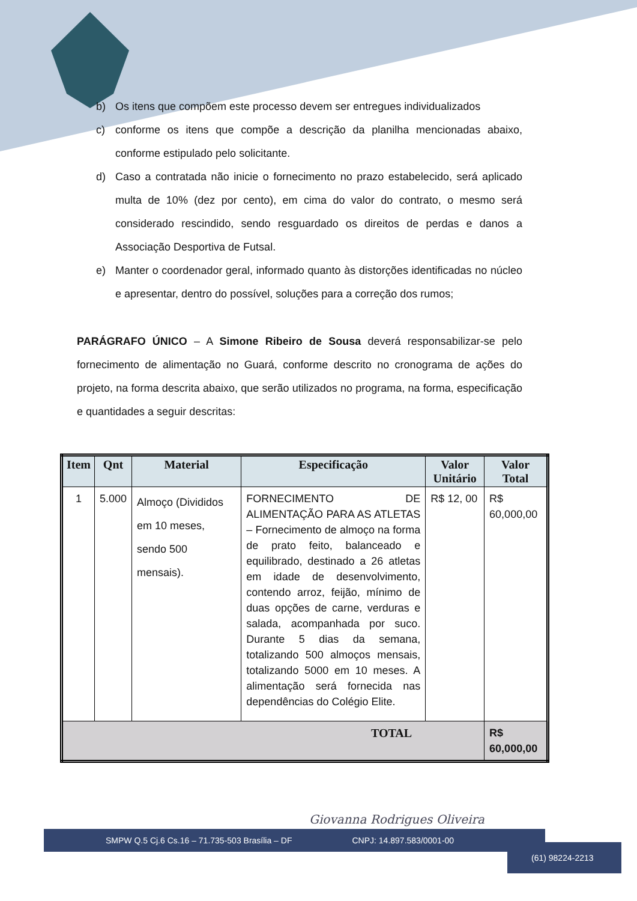b) Os itens que compõem este processo devem ser entregues individualizados
c) conforme os itens que compõe a descrição da planilha mencionadas abaixo, conforme estipulado pelo solicitante.
d) Caso a contratada não inicie o fornecimento no prazo estabelecido, será aplicado multa de 10% (dez por cento), em cima do valor do contrato, o mesmo será considerado rescindido, sendo resguardado os direitos de perdas e danos a Associação Desportiva de Futsal.
e) Manter o coordenador geral, informado quanto às distorções identificadas no núcleo e apresentar, dentro do possível, soluções para a correção dos rumos;
PARÁGRAFO ÚNICO – A Simone Ribeiro de Sousa deverá responsabilizar-se pelo fornecimento de alimentação no Guará, conforme descrito no cronograma de ações do projeto, na forma descrita abaixo, que serão utilizados no programa, na forma, especificação e quantidades a seguir descritas:
| Item | Qnt | Material | Especificação | Valor Unitário | Valor Total |
| --- | --- | --- | --- | --- | --- |
| 1 | 5.000 | Almoço (Divididos em 10 meses, sendo 500 mensais). | FORNECIMENTO DE ALIMENTAÇÃO PARA AS ATLETAS – Fornecimento de almoço na forma de prato feito, balanceado e equilibrado, destinado a 26 atletas em idade de desenvolvimento, contendo arroz, feijão, mínimo de duas opções de carne, verduras e salada, acompanhada por suco. Durante 5 dias da semana, totalizando 500 almoços mensais, totalizando 5000 em 10 meses. A alimentação será fornecida nas dependências do Colégio Elite. | R$ 12, 00 | R$ 60,000,00 |
| TOTAL | | | | | R$ 60,000,00 |
Giovanna Rodrigues Oliveira
SMPW Q.5 Cj.6 Cs.16 – 71.735-503 Brasília – DF CNPJ: 14.897.583/0001-00
(61) 98224-2213